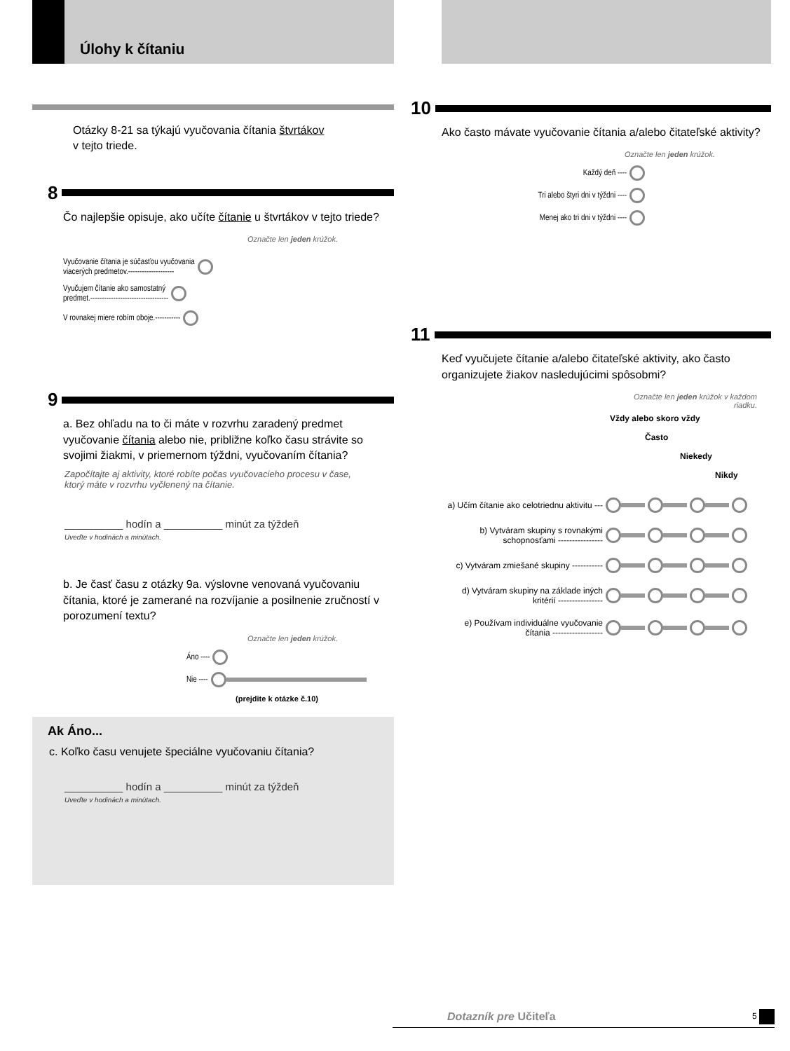Úlohy k čítaniu
Otázky 8-21 sa týkajú vyučovania čítania štvrtákov
v tejto triede.
8
Čo najlepšie opisuje, ako učíte čítanie u štvrtákov v tejto triede?
Označte len jeden krúžok.
Vyučovanie čítania je súčasťou vyučovania
viacerých predmetov.--------------------
Vyučujem čítanie ako samostatný
predmet.----------------------------------
V rovnakej miere robím oboje.-----------
9
a. Bez ohľadu na to či máte v rozvrhu zaradený predmet vyučovanie čítania alebo nie, približne koľko času strávite so svojimi žiakmi, v priemernom týždni, vyučovaním čítania?
Započítajte aj aktivity, ktoré robíte počas vyučovacieho procesu v čase, ktorý máte v rozvrhu vyčlenený na čítanie.
__________ hodín a __________ minút za týždeň
Uveďte v hodinách a minútach.
b. Je časť času z otázky 9a. výslovne venovaná vyučovaniu čítania, ktoré je zamerané na rozvíjanie a posilnenie zručností v porozumení textu?
Označte len jeden krúžok.
Áno ----
Nie ----
(prejdite k otázke č.10)
Ak Áno...
c. Koľko času venujete špeciálne vyučovaniu čítania?
__________ hodín a __________ minút za týždeň
Uveďte v hodinách a minútach.
10
Ako často mávate vyučovanie čítania a/alebo čitateľské aktivity?
Označte len jeden krúžok.
Každý deň ----
Tri alebo štyri dni v týždni ----
Menej ako tri dni v týždni ----
11
Keď vyučujete čítanie a/alebo čitateľské aktivity, ako často organizujete žiakov nasledujúcimi spôsobmi?
Označte len jeden krúžok v každom
riadku.
Vždy alebo skoro vždy
Často
Niekedy
Nikdy
a) Učím čítanie ako celotriednu aktivitu ---
b) Vytváram skupiny s rovnakými schopnosťami ----------------
c) Vytváram zmiešané skupiny -----------
d) Vytváram skupiny na základe iných kritérií ----------------
e) Používam individuálne vyučovanie čítania ------------------
Dotazník pre Učiteľa 5